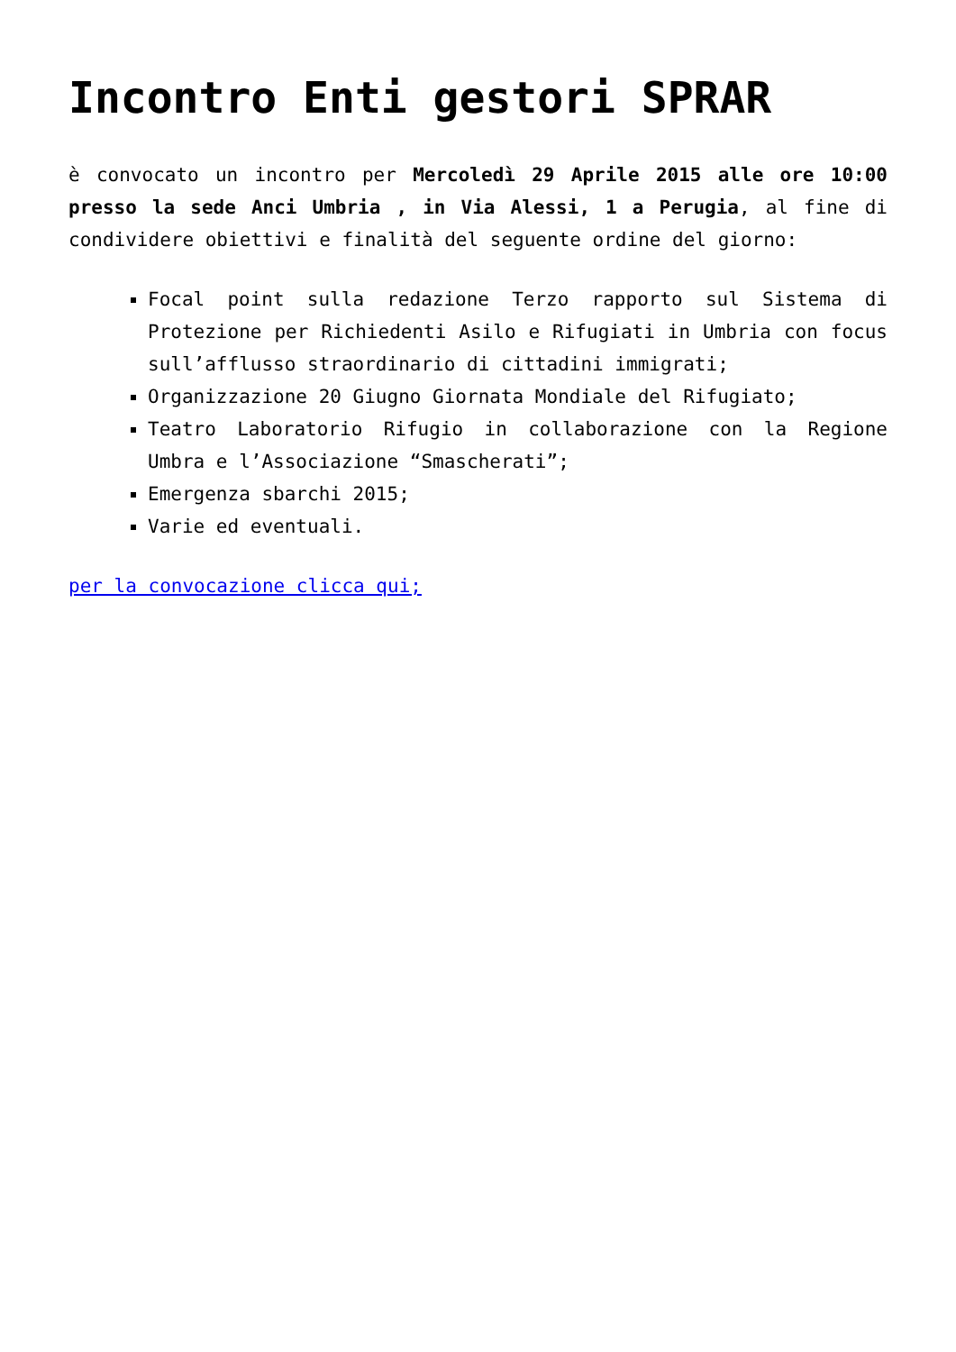Incontro Enti gestori SPRAR
è convocato un incontro per Mercoledì 29 Aprile 2015 alle ore 10:00 presso la sede Anci Umbria , in Via Alessi, 1 a Perugia, al fine di condividere obiettivi e finalità del seguente ordine del giorno:
Focal point sulla redazione Terzo rapporto sul Sistema di Protezione per Richiedenti Asilo e Rifugiati in Umbria con focus sull’afflusso straordinario di cittadini immigrati;
Organizzazione 20 Giugno Giornata Mondiale del Rifugiato;
Teatro Laboratorio Rifugio in collaborazione con la Regione Umbra e l’Associazione “Smascherati”;
Emergenza sbarchi 2015;
Varie ed eventuali.
per la convocazione clicca qui;